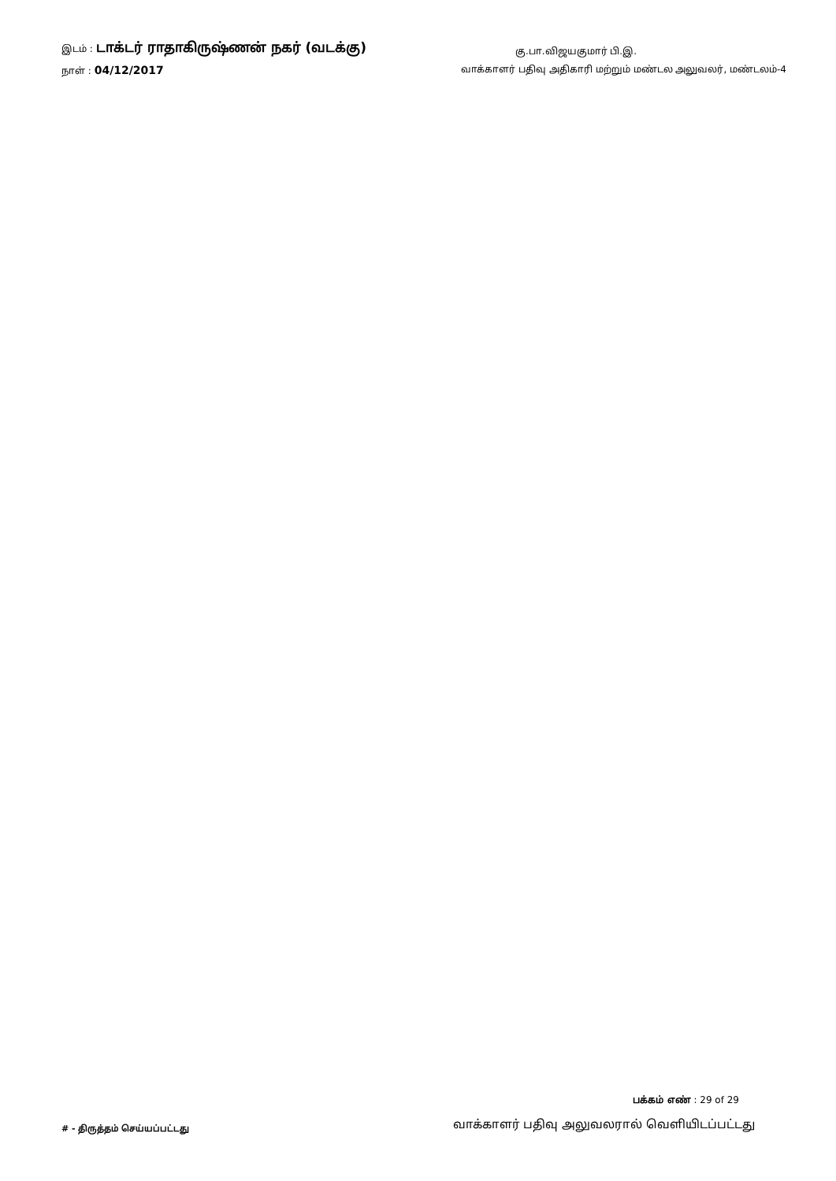இடம் : டாக்டர் ராதாகிருஷ்ணன் நகர் (வடக்கு)
கு.பா.விஜயகுமார் பி.இ.
நாள் : 04/12/2017
வாக்காளர் பதிவு அதிகாரி மற்றும் மண்டல அலுவலர், மண்டலம்-4
பக்கம் எண் : 29 of 29
# - திருத்தம் செய்யப்பட்டது
வாக்காளர் பதிவு அலுவலரால் வெளியிடப்பட்டது